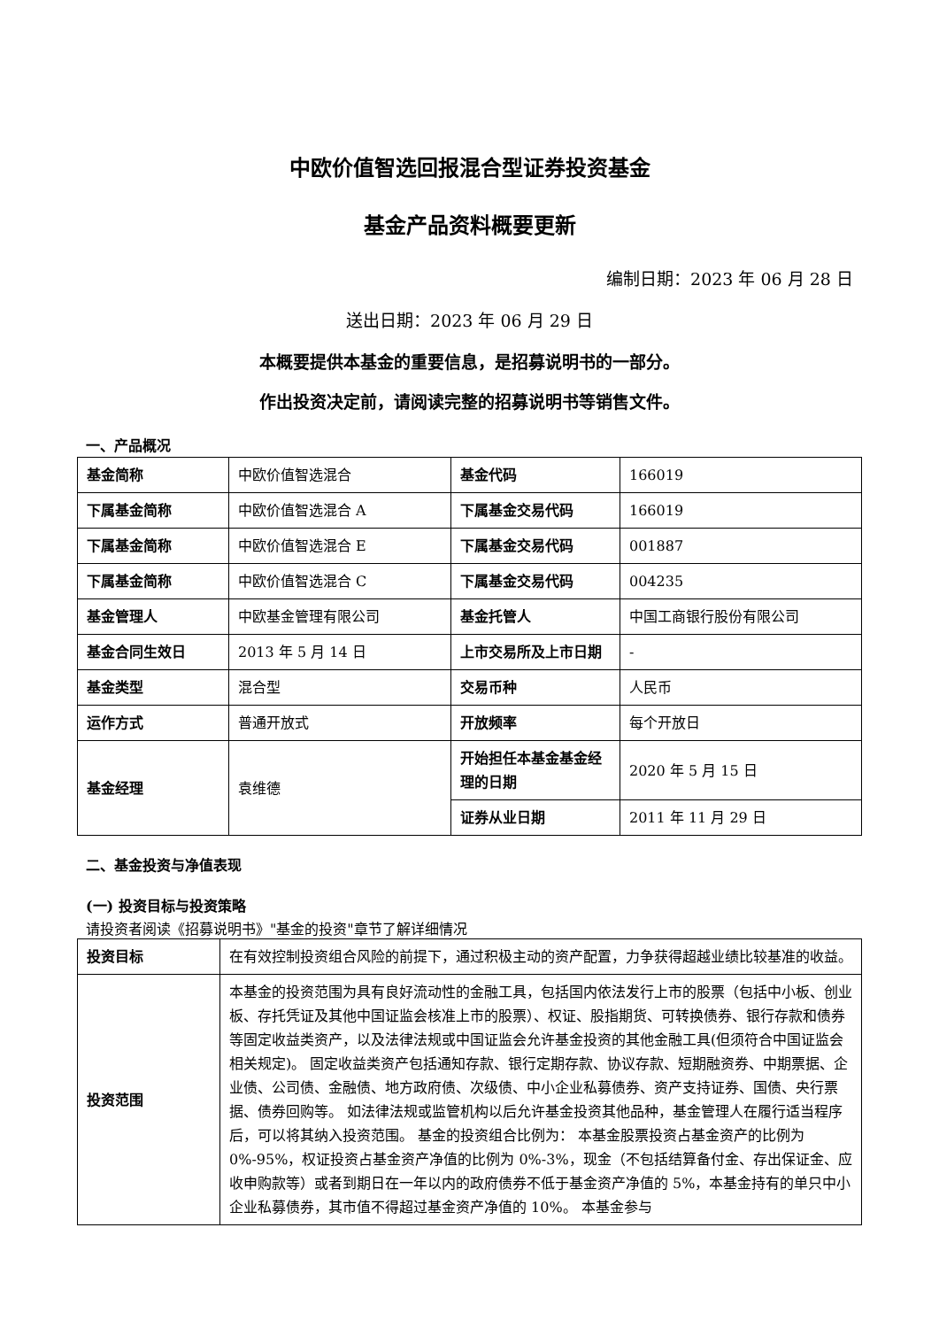中欧价值智选回报混合型证券投资基金
基金产品资料概要更新
编制日期：2023 年 06 月 28 日
送出日期：2023 年 06 月 29 日
本概要提供本基金的重要信息，是招募说明书的一部分。
作出投资决定前，请阅读完整的招募说明书等销售文件。
一、产品概况
| 基金简称 | 中欧价值智选混合 | 基金代码 | 166019 |
| 下属基金简称 | 中欧价值智选混合 A | 下属基金交易代码 | 166019 |
| 下属基金简称 | 中欧价值智选混合 E | 下属基金交易代码 | 001887 |
| 下属基金简称 | 中欧价值智选混合 C | 下属基金交易代码 | 004235 |
| 基金管理人 | 中欧基金管理有限公司 | 基金托管人 | 中国工商银行股份有限公司 |
| 基金合同生效日 | 2013 年 5 月 14 日 | 上市交易所及上市日期 | - |
| 基金类型 | 混合型 | 交易币种 | 人民币 |
| 运作方式 | 普通开放式 | 开放频率 | 每个开放日 |
| 基金经理 | 袁维德 | 开始担任本基金基金经理的日期 | 2020 年 5 月 15 日 |
| | | 证券从业日期 | 2011 年 11 月 29 日 |
二、基金投资与净值表现
(一) 投资目标与投资策略
请投资者阅读《招募说明书》"基金的投资"章节了解详细情况
| 投资目标 | 在有效控制投资组合风险的前提下，通过积极主动的资产配置，力争获得超越业绩比较基准的收益。 |
| 投资范围 | 本基金的投资范围为具有良好流动性的金融工具，包括国内依法发行上市的股票（包括中小板、创业板、存托凭证及其他中国证监会核准上市的股票）、权证、股指期货、可转换债券、银行存款和债券等固定收益类资产，以及法律法规或中国证监会允许基金投资的其他金融工具(但须符合中国证监会相关规定)。 固定收益类资产包括通知存款、银行定期存款、协议存款、短期融资券、中期票据、企业债、公司债、金融债、地方政府债、次级债、中小企业私募债券、资产支持证券、国债、央行票据、债券回购等。 如法律法规或监管机构以后允许基金投资其他品种，基金管理人在履行适当程序后，可以将其纳入投资范围。 基金的投资组合比例为： 本基金股票投资占基金资产的比例为 0%-95%，权证投资占基金资产净值的比例为 0%-3%，现金（不包括结算备付金、存出保证金、应收申购款等）或者到期日在一年以内的政府债券不低于基金资产净值的 5%，本基金持有的单只中小企业私募债券，其市值不得超过基金资产净值的 10%。 本基金参与 |